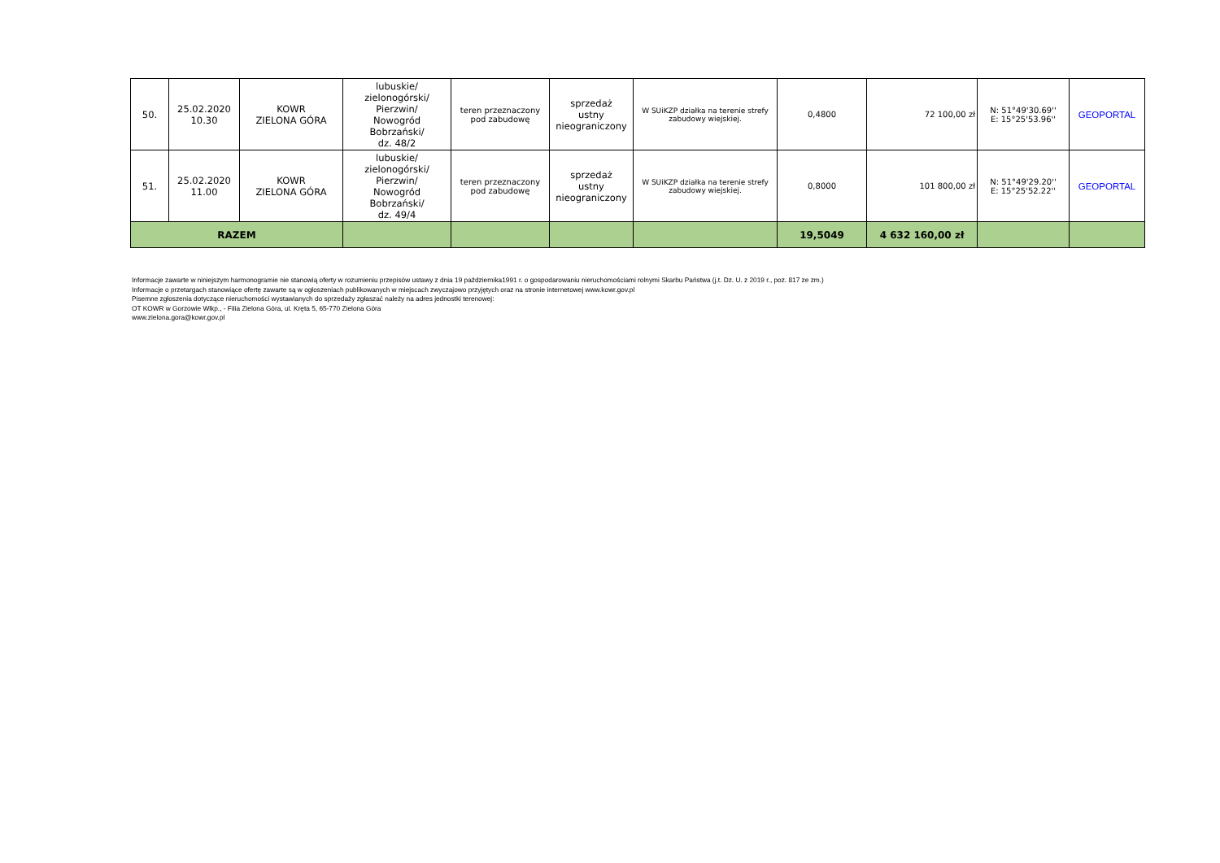| 50. | 25.02.2020 10.30 | KOWR ZIELONA GÓRA | lubuskie/ zielonogórski/ Pierzwin/ Nowogród Bobrzański/ dz. 48/2 | teren przeznaczony pod zabudowę | sprzedaż ustny nieograniczony | W SUiKZP działka na terenie strefy zabudowy wiejskiej. | 0,4800 | 72 100,00 zł | N: 51°49'30.69'' E: 15°25'53.96'' | GEOPORTAL |
| 51. | 25.02.2020 11.00 | KOWR ZIELONA GÓRA | lubuskie/ zielonogórski/ Pierzwin/ Nowogród Bobrzański/ dz. 49/4 | teren przeznaczony pod zabudowę | sprzedaż ustny nieograniczony | W SUiKZP działka na terenie strefy zabudowy wiejskiej. | 0,8000 | 101 800,00 zł | N: 51°49'29.20'' E: 15°25'52.22'' | GEOPORTAL |
| RAZEM | | | | | | | 19,5049 | 4 632 160,00 zł | | |
Informacje zawarte w niniejszym harmonogramie nie stanowią oferty w rozumieniu przepisów ustawy z dnia 19 października1991 r. o gospodarowaniu nieruchomościami rolnymi Skarbu Państwa (j.t. Dz. U. z 2019 r., poz. 817 ze zm.)
Informacje o przetargach stanowiące ofertę zawarte są w ogłoszeniach publikowanych w miejscach zwyczajowo przyjętych oraz na stronie internetowej www.kowr.gov.pl
Pisemne zgłoszenia dotyczące nieruchomości wystawianych do sprzedaży zgłaszać należy na adres jednostki terenowej:
OT KOWR w Gorzowie Wlkp., - Filia Zielona Góra, ul. Kręta 5, 65-770 Zielona Góra
www.zielona.gora@kowr.gov.pl